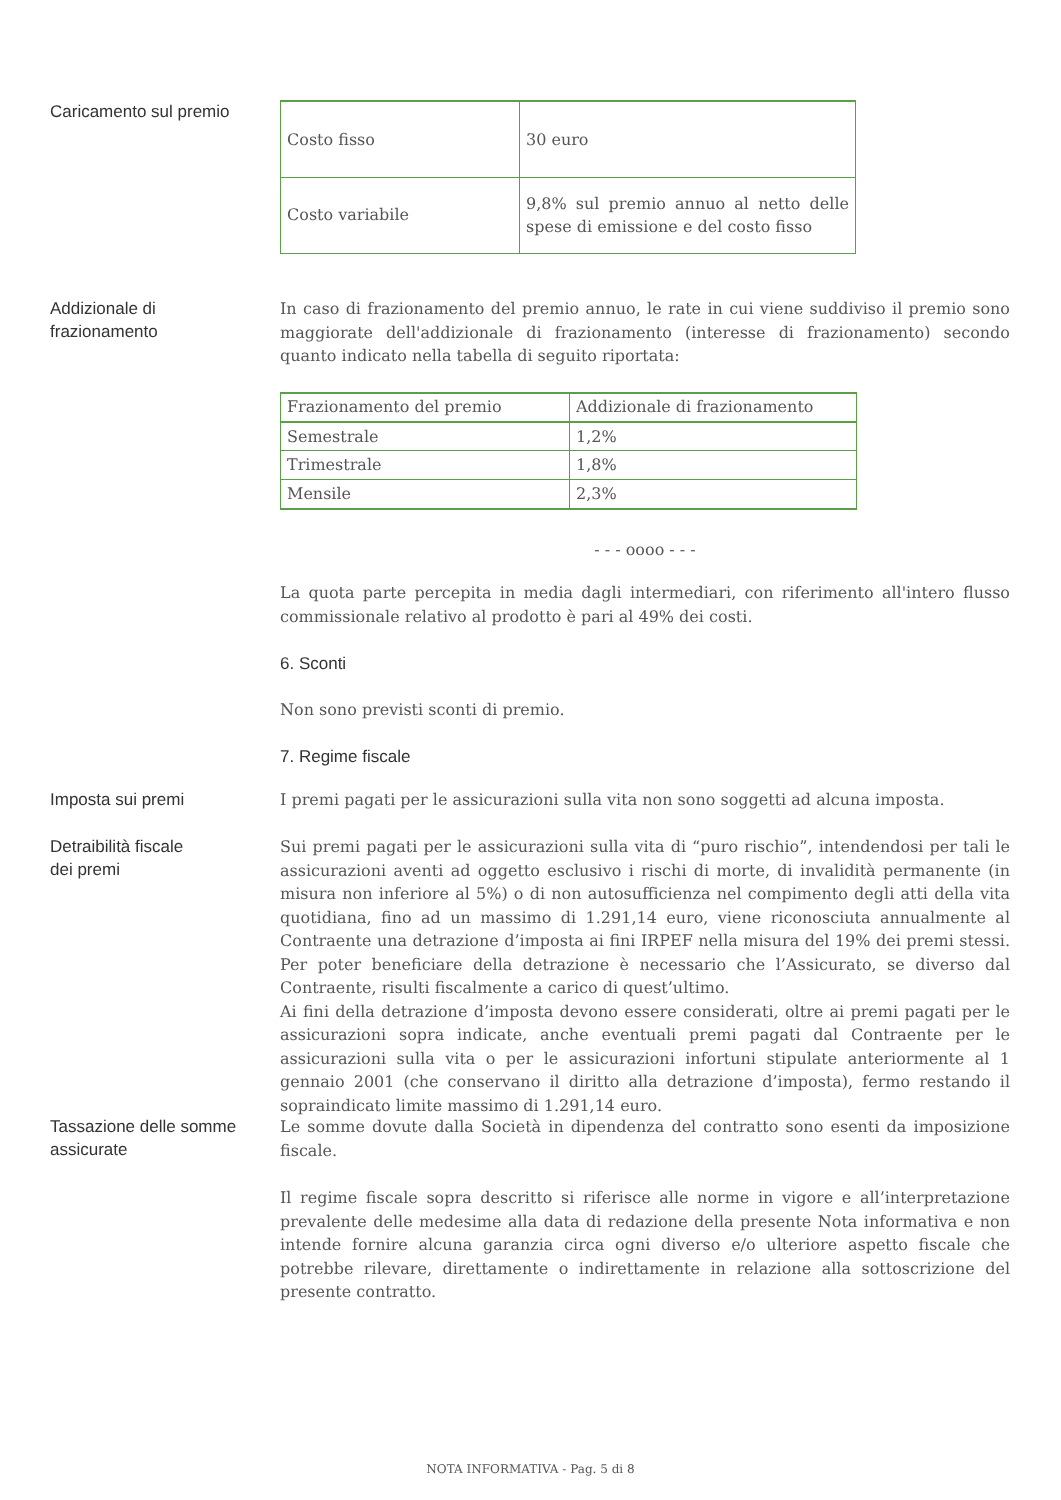Caricamento sul premio
| Costo fisso | 30 euro |
| Costo variabile | 9,8% sul premio annuo al netto delle spese di emissione e del costo fisso |
Addizionale di
frazionamento
In caso di frazionamento del premio annuo, le rate in cui viene suddiviso il premio sono maggiorate dell'addizionale di frazionamento (interesse di frazionamento) secondo quanto indicato nella tabella di seguito riportata:
| Frazionamento del premio | Addizionale di frazionamento |
| Semestrale | 1,2% |
| Trimestrale | 1,8% |
| Mensile | 2,3% |
- - - oooo - - -
La quota parte percepita in media dagli intermediari, con riferimento all'intero flusso commissionale relativo al prodotto è pari al 49% dei costi.
6. Sconti
Non sono previsti sconti di premio.
7. Regime fiscale
Imposta sui premi
I premi pagati per le assicurazioni sulla vita non sono soggetti ad alcuna imposta.
Detraibilità fiscale
dei premi
Sui premi pagati per le assicurazioni sulla vita di “puro rischio”, intendendosi per tali le assicurazioni aventi ad oggetto esclusivo i rischi di morte, di invalidità permanente (in misura non inferiore al 5%) o di non autosufficienza nel compimento degli atti della vita quotidiana, fino ad un massimo di 1.291,14 euro, viene riconosciuta annualmente al Contraente una detrazione d’imposta ai fini IRPEF nella misura del 19% dei premi stessi. Per poter beneficiare della detrazione è necessario che l’Assicurato, se diverso dal Contraente, risulti fiscalmente a carico di quest’ultimo.
Ai fini della detrazione d’imposta devono essere considerati, oltre ai premi pagati per le assicurazioni sopra indicate, anche eventuali premi pagati dal Contraente per le assicurazioni sulla vita o per le assicurazioni infortuni stipulate anteriormente al 1 gennaio 2001 (che conservano il diritto alla detrazione d’imposta), fermo restando il sopraindicato limite massimo di 1.291,14 euro.
Tassazione delle somme
assicurate
Le somme dovute dalla Società in dipendenza del contratto sono esenti da imposizione fiscale.
Il regime fiscale sopra descritto si riferisce alle norme in vigore e all’interpretazione prevalente delle medesime alla data di redazione della presente Nota informativa e non intende fornire alcuna garanzia circa ogni diverso e/o ulteriore aspetto fiscale che potrebbe rilevare, direttamente o indirettamente in relazione alla sottoscrizione del presente contratto.
NOTA INFORMATIVA - Pag. 5 di 8